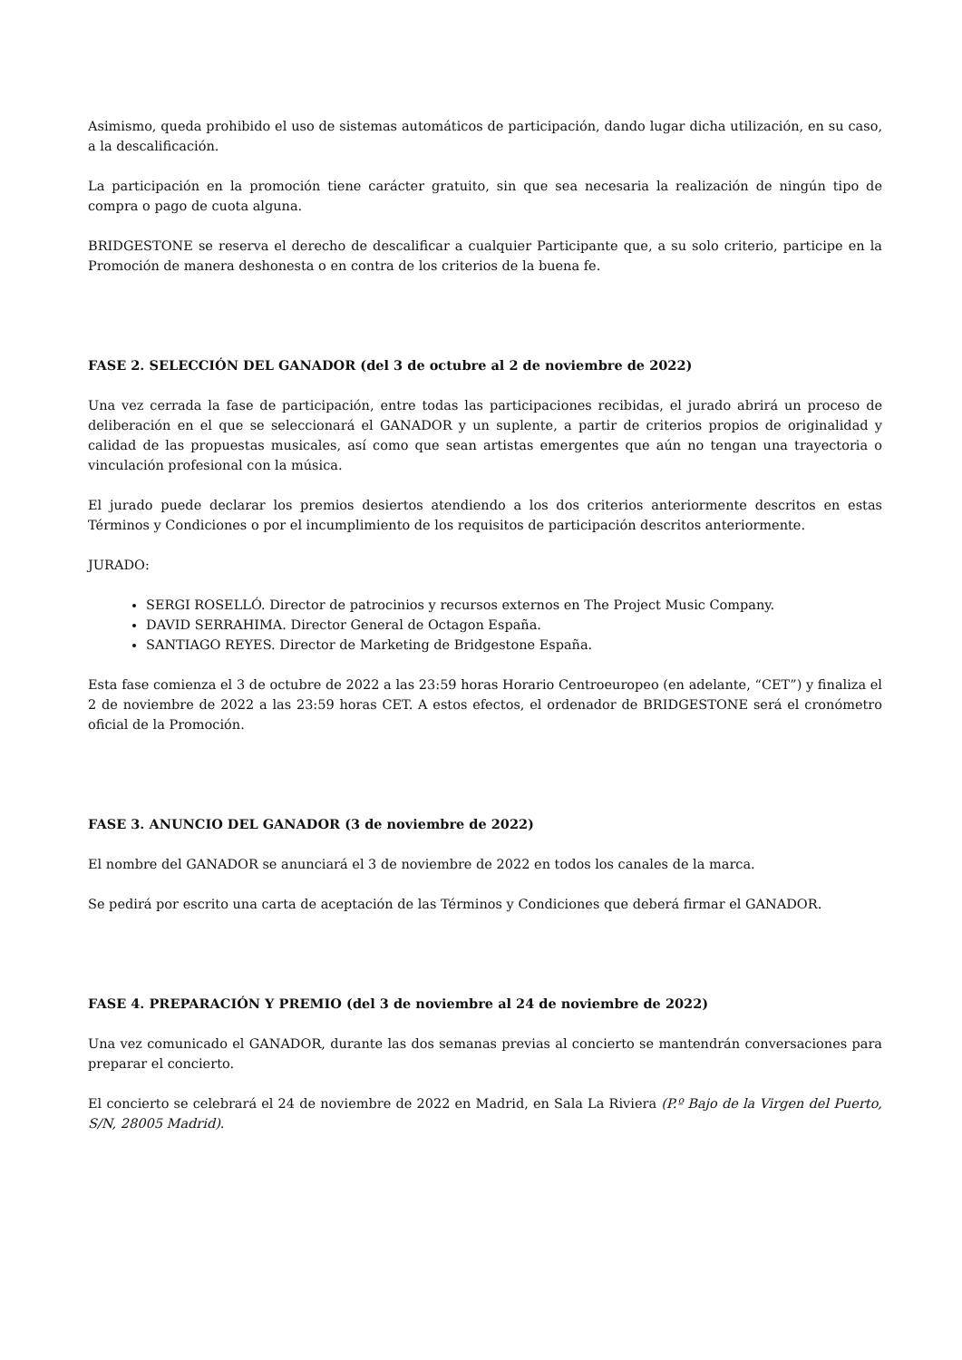Asimismo, queda prohibido el uso de sistemas automáticos de participación, dando lugar dicha utilización, en su caso, a la descalificación.
La participación en la promoción tiene carácter gratuito, sin que sea necesaria la realización de ningún tipo de compra o pago de cuota alguna.
BRIDGESTONE se reserva el derecho de descalificar a cualquier Participante que, a su solo criterio, participe en la Promoción de manera deshonesta o en contra de los criterios de la buena fe.
FASE 2. SELECCIÓN DEL GANADOR (del 3 de octubre al 2 de noviembre de 2022)
Una vez cerrada la fase de participación, entre todas las participaciones recibidas, el jurado abrirá un proceso de deliberación en el que se seleccionará el GANADOR y un suplente, a partir de criterios propios de originalidad y calidad de las propuestas musicales, así como que sean artistas emergentes que aún no tengan una trayectoria o vinculación profesional con la música.
El jurado puede declarar los premios desiertos atendiendo a los dos criterios anteriormente descritos en estas Términos y Condiciones o por el incumplimiento de los requisitos de participación descritos anteriormente.
JURADO:
SERGI ROSELLÓ. Director de patrocinios y recursos externos en The Project Music Company.
DAVID SERRAHIMA. Director General de Octagon España.
SANTIAGO REYES. Director de Marketing de Bridgestone España.
Esta fase comienza el 3 de octubre de 2022 a las 23:59 horas Horario Centroeuropeo (en adelante, “CET”) y finaliza el 2 de noviembre de 2022 a las 23:59 horas CET. A estos efectos, el ordenador de BRIDGESTONE será el cronómetro oficial de la Promoción.
FASE 3. ANUNCIO DEL GANADOR (3 de noviembre de 2022)
El nombre del GANADOR se anunciará el 3 de noviembre de 2022 en todos los canales de la marca.
Se pedirá por escrito una carta de aceptación de las Términos y Condiciones que deberá firmar el GANADOR.
FASE 4. PREPARACIÓN Y PREMIO (del 3 de noviembre al 24 de noviembre de 2022)
Una vez comunicado el GANADOR, durante las dos semanas previas al concierto se mantendrán conversaciones para preparar el concierto.
El concierto se celebrará el 24 de noviembre de 2022 en Madrid, en Sala La Riviera (P.º Bajo de la Virgen del Puerto, S/N, 28005 Madrid).